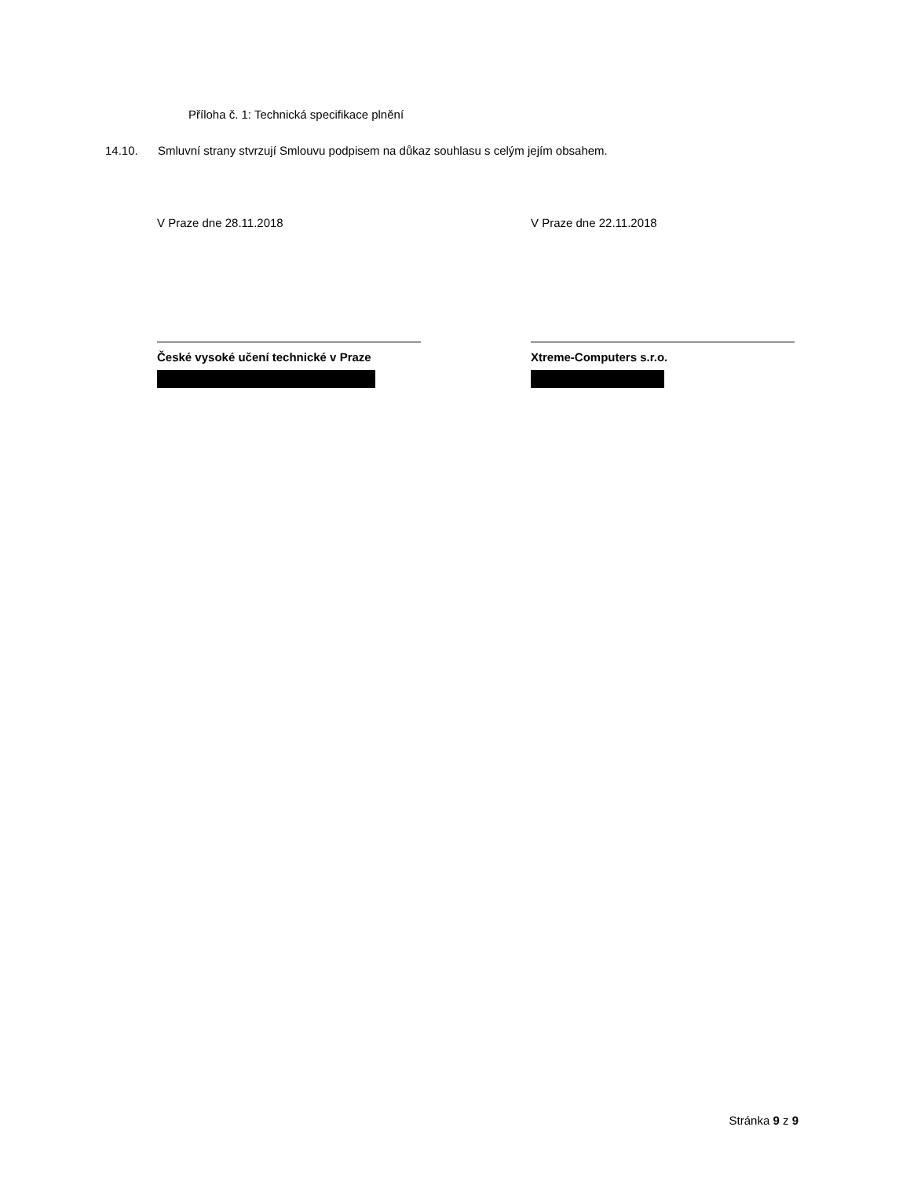Příloha č. 1: Technická specifikace plnění
14.10. Smluvní strany stvrzují Smlouvu podpisem na důkaz souhlasu s celým jejím obsahem.
V Praze dne 28.11.2018
České vysoké učení technické v Praze
V Praze dne 22.11.2018
Xtreme-Computers s.r.o.
Stránka 9 z 9